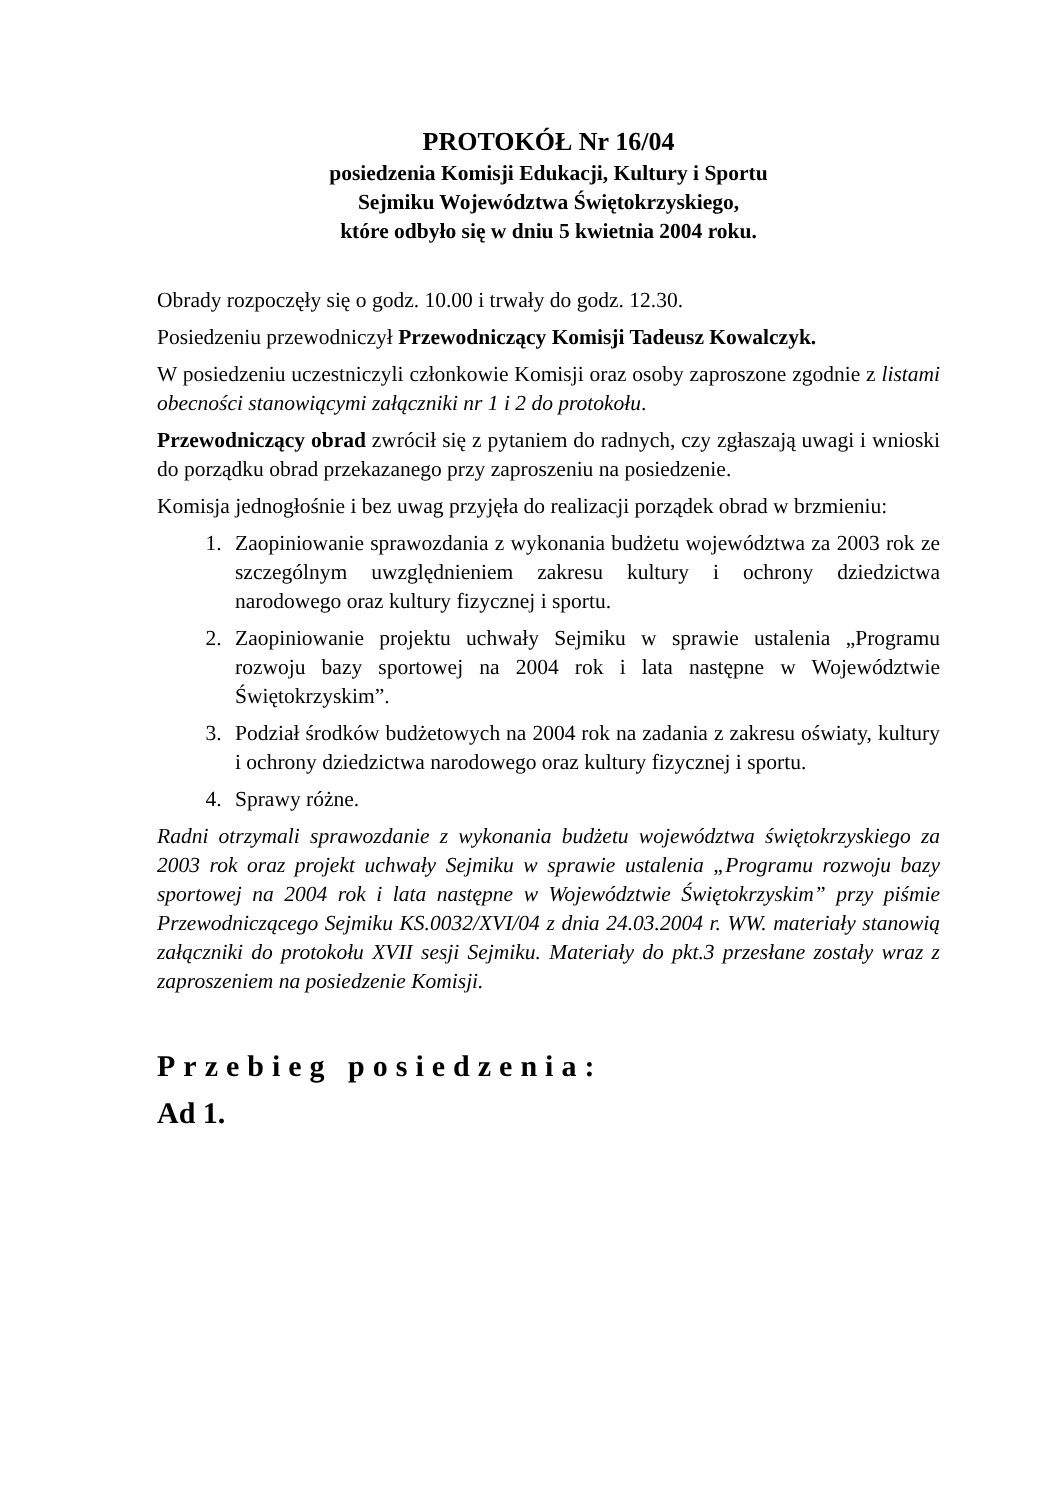PROTOKÓŁ Nr 16/04
posiedzenia Komisji Edukacji, Kultury i Sportu
Sejmiku Województwa Świętokrzyskiego,
które odbyło się w dniu 5 kwietnia 2004 roku.
Obrady rozpoczęły się o godz. 10.00 i trwały do godz. 12.30.
Posiedzeniu przewodniczył Przewodniczący Komisji Tadeusz Kowalczyk.
W posiedzeniu uczestniczyli członkowie Komisji oraz osoby zaproszone zgodnie z listami obecności stanowiącymi załączniki nr 1 i 2 do protokołu.
Przewodniczący obrad zwrócił się z pytaniem do radnych, czy zgłaszają uwagi i wnioski do porządku obrad przekazanego przy zaproszeniu na posiedzenie.
Komisja jednogłośnie i bez uwag przyjęła do realizacji porządek obrad w brzmieniu:
1. Zaopiniowanie sprawozdania z wykonania budżetu województwa za 2003 rok ze szczególnym uwzględnieniem zakresu kultury i ochrony dziedzictwa narodowego oraz kultury fizycznej i sportu.
2. Zaopiniowanie projektu uchwały Sejmiku w sprawie ustalenia „Programu rozwoju bazy sportowej na 2004 rok i lata następne w Województwie Świętokrzyskim”.
3. Podział środków budżetowych na 2004 rok na zadania z zakresu oświaty, kultury i ochrony dziedzictwa narodowego oraz kultury fizycznej i sportu.
4. Sprawy różne.
Radni otrzymali sprawozdanie z wykonania budżetu województwa świętokrzyskiego za 2003 rok oraz projekt uchwały Sejmiku w sprawie ustalenia „Programu rozwoju bazy sportowej na 2004 rok i lata następne w Województwie Świętokrzyskim” przy piśmie Przewodniczącego Sejmiku KS.0032/XVI/04 z dnia 24.03.2004 r. WW. materiały stanowią załączniki do protokołu XVII sesji Sejmiku. Materiały do pkt.3 przesłane zostały wraz z zaproszeniem na posiedzenie Komisji.
Przebieg posiedzenia:
Ad 1.